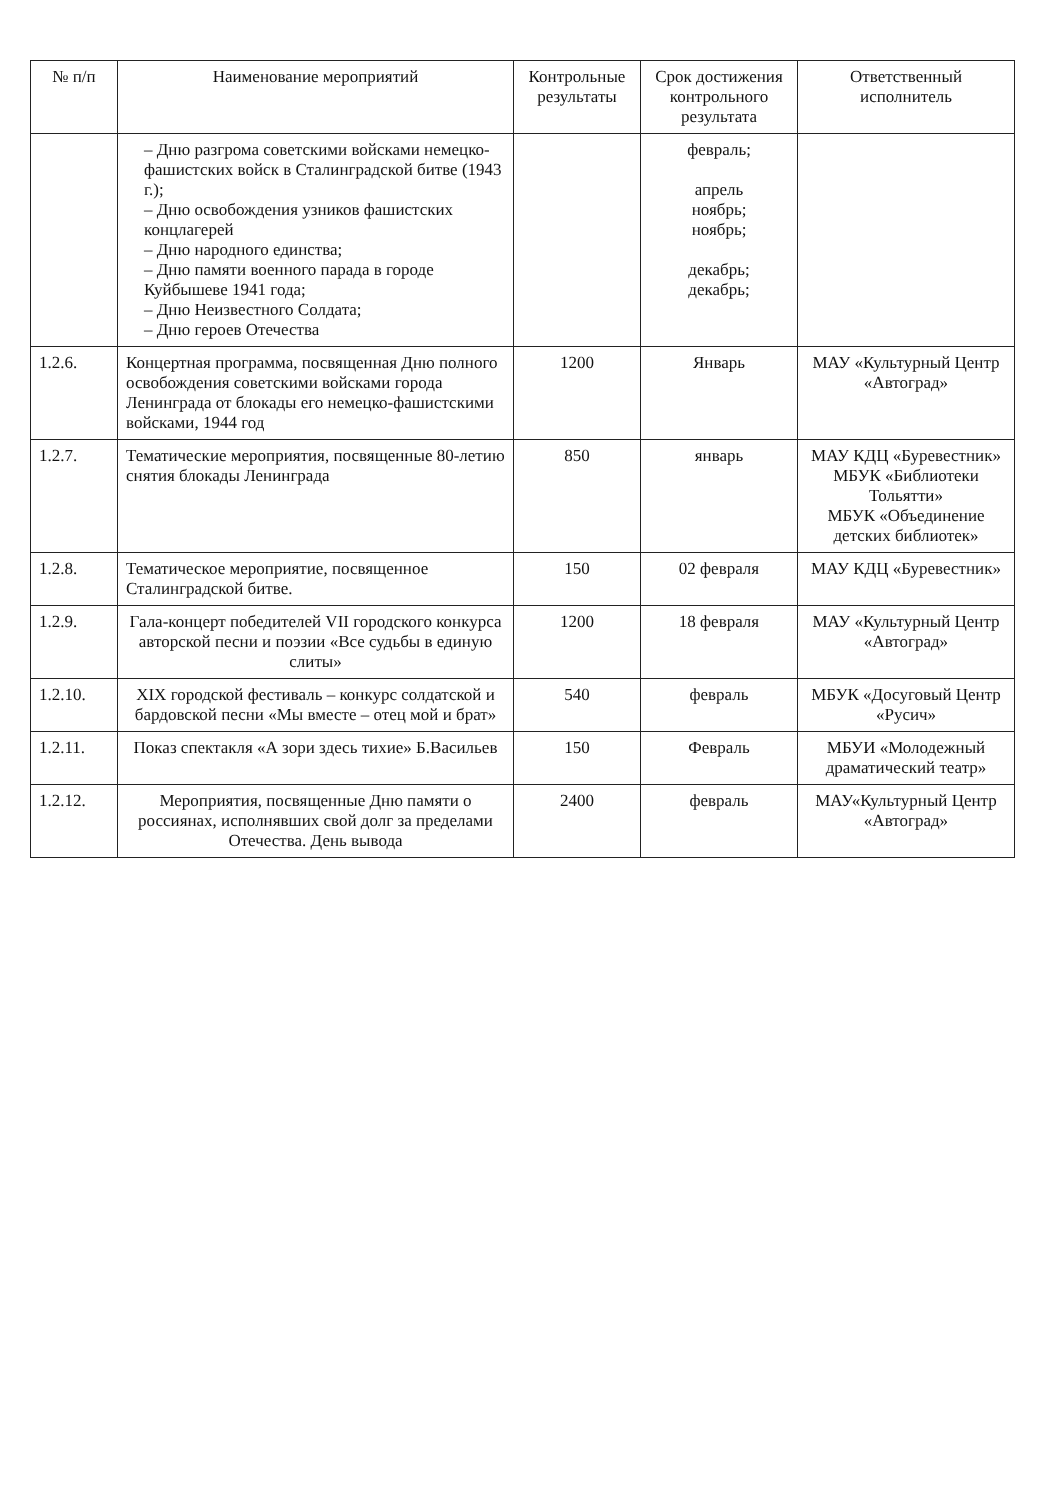| № п/п | Наименование мероприятий | Контрольные результаты | Срок достижения контрольного результата | Ответственный исполнитель |
| --- | --- | --- | --- | --- |
| | – Дню разгрома советскими войсками немецко-фашистских войск в Сталинградской битве (1943 г.); – Дню освобождения узников фашистских концлагерей – Дню народного единства; – Дню памяти военного парада в городе Куйбышеве 1941 года; – Дню Неизвестного Солдата; – Дню героев Отечества | | февраль; апрель ноябрь; ноябрь; декабрь; декабрь; | |
| 1.2.6. | Концертная программа, посвященная Дню полного освобождения советскими войсками города Ленинграда от блокады его немецко-фашистскими войсками, 1944 год | 1200 | Январь | МАУ «Культурный Центр «Автоград» |
| 1.2.7. | Тематические мероприятия, посвященные 80-летию снятия блокады Ленинграда | 850 | январь | МАУ КДЦ «Буревестник» МБУК «Библиотеки Тольятти» МБУК «Объединение детских библиотек» |
| 1.2.8. | Тематическое мероприятие, посвященное Сталинградской битве. | 150 | 02 февраля | МАУ КДЦ «Буревестник» |
| 1.2.9. | Гала-концерт победителей VII городского конкурса авторской песни и поэзии «Все судьбы в единую слиты» | 1200 | 18 февраля | МАУ «Культурный Центр «Автоград» |
| 1.2.10. | XIX городской фестиваль – конкурс солдатской и бардовской песни «Мы вместе – отец мой и брат» | 540 | февраль | МБУК «Досуговый Центр «Русич» |
| 1.2.11. | Показ спектакля «А зори здесь тихие» Б.Васильев | 150 | Февраль | МБУИ «Молодежный драматический театр» |
| 1.2.12. | Мероприятия, посвященные Дню памяти о россиянах, исполнявших свой долг за пределами Отечества. День вывода | 2400 | февраль | МАУ«Культурный Центр «Автоград» |